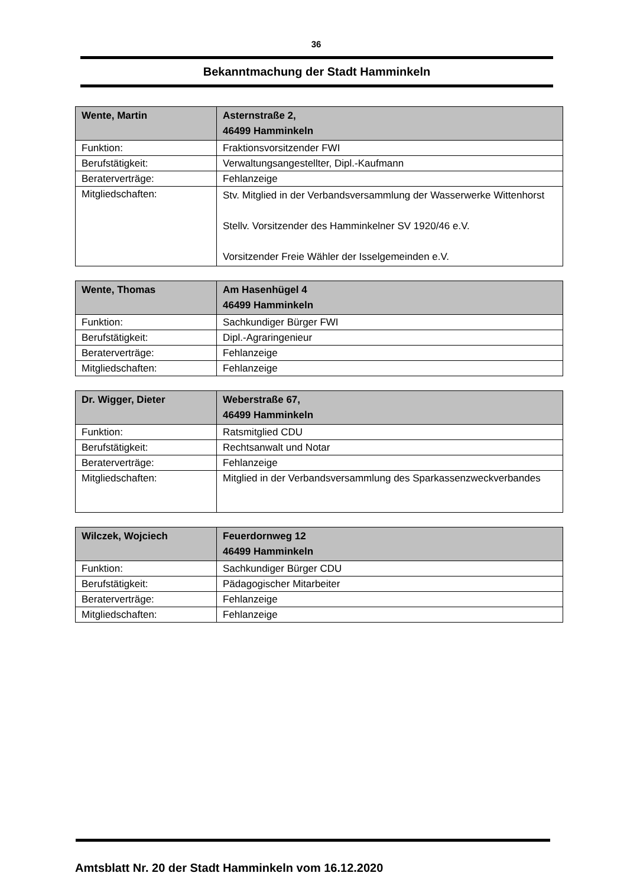36
Bekanntmachung der Stadt Hamminkeln
| Wente, Martin | Asternstraße 2, 46499 Hamminkeln |
| Funktion: | Fraktionsvorsitzender FWI |
| Berufstätigkeit: | Verwaltungsangestellter, Dipl.-Kaufmann |
| Beraterverträge: | Fehlanzeige |
| Mitgliedschaften: | Stv. Mitglied in der Verbandsversammlung der Wasserwerke Wittenhorst Stellv. Vorsitzender des Hamminkelner SV 1920/46 e.V. Vorsitzender Freie Wähler der Isselgemeinden e.V. |
| Wente, Thomas | Am Hasenhügel 4 46499 Hamminkeln |
| Funktion: | Sachkundiger Bürger FWI |
| Berufstätigkeit: | Dipl.-Agraringenieur |
| Beraterverträge: | Fehlanzeige |
| Mitgliedschaften: | Fehlanzeige |
| Dr. Wigger, Dieter | Weberstraße 67, 46499 Hamminkeln |
| Funktion: | Ratsmitglied CDU |
| Berufstätigkeit: | Rechtsanwalt und Notar |
| Beraterverträge: | Fehlanzeige |
| Mitgliedschaften: | Mitglied in der Verbandsversammlung des Sparkassenzweckverbandes |
| Wilczek, Wojciech | Feuerdornweg 12 46499 Hamminkeln |
| Funktion: | Sachkundiger Bürger CDU |
| Berufstätigkeit: | Pädagogischer Mitarbeiter |
| Beraterverträge: | Fehlanzeige |
| Mitgliedschaften: | Fehlanzeige |
Amtsblatt Nr. 20 der Stadt Hamminkeln vom 16.12.2020